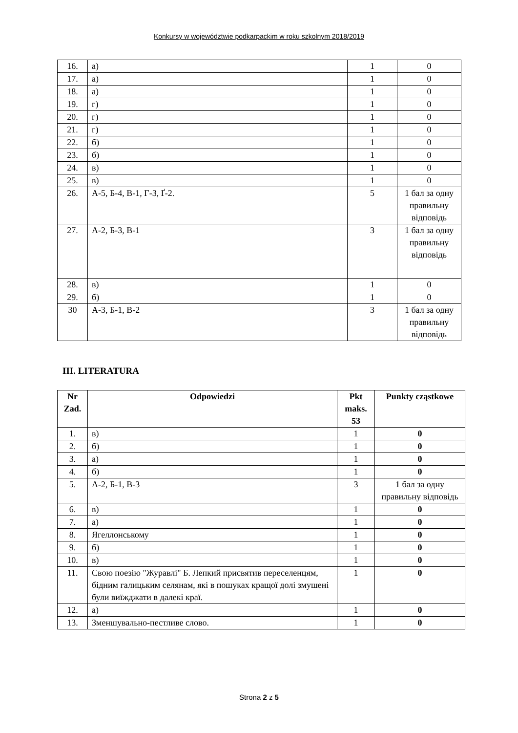Konkursy w województwie podkarpackim w roku szkolnym 2018/2019
| 16. | а) | 1 | 0 |
| 17. | а) | 1 | 0 |
| 18. | а) | 1 | 0 |
| 19. | г) | 1 | 0 |
| 20. | г) | 1 | 0 |
| 21. | г) | 1 | 0 |
| 22. | б) | 1 | 0 |
| 23. | б) | 1 | 0 |
| 24. | в) | 1 | 0 |
| 25. | в) | 1 | 0 |
| 26. | А-5, Б-4, В-1, Г-3, Ґ-2. | 5 | 1 бал за одну правильну відповідь |
| 27. | А-2, Б-3, В-1 | 3 | 1 бал за одну правильну відповідь |
| 28. | в) | 1 | 0 |
| 29. | б) | 1 | 0 |
| 30 | А-3, Б-1, В-2 | 3 | 1 бал за одну правильну відповідь |
III. LITERATURA
| Nr Zad. | Odpowiedzi | Pkt maks. 53 | Punkty cząstkowe |
| --- | --- | --- | --- |
| 1. | в) | 1 | 0 |
| 2. | б) | 1 | 0 |
| 3. | а) | 1 | 0 |
| 4. | б) | 1 | 0 |
| 5. | А-2, Б-1, В-3 | 3 | 1 бал за одну правильну відповідь |
| 6. | в) | 1 | 0 |
| 7. | а) | 1 | 0 |
| 8. | Ягеллонському | 1 | 0 |
| 9. | б) | 1 | 0 |
| 10. | в) | 1 | 0 |
| 11. | Свою поезію "Журавлі" Б. Лепкий присвятив переселенцям, бідним галицьким селянам, які в пошуках кращої долі змушені були виїжджати в далекі краї. | 1 | 0 |
| 12. | а) | 1 | 0 |
| 13. | Зменшувально-пестливе слово. | 1 | 0 |
Strona 2 z 5